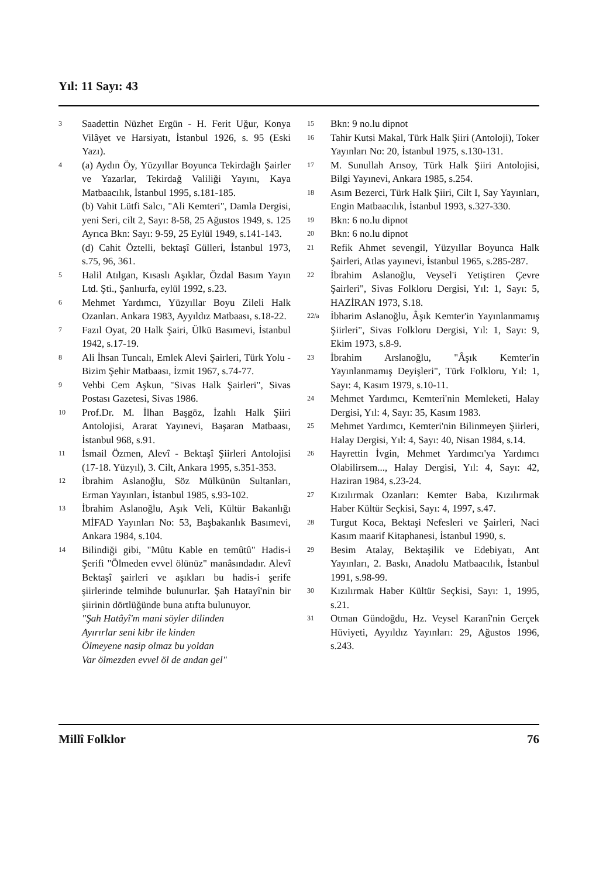Yıl: 11 Sayı: 43
3 Saadettin Nüzhet Ergün - H. Ferit Uğur, Konya Vilâyet ve Harsiyatı, İstanbul 1926, s. 95 (Eski Yazı).
4 (a) Aydın Öy, Yüzyıllar Boyunca Tekirdağlı Şairler ve Yazarlar, Tekirdağ Valiliği Yayını, Kaya Matbaacılık, İstanbul 1995, s.181-185.
(b) Vahit Lütfi Salcı, "Ali Kemteri", Damla Dergisi, yeni Seri, cilt 2, Sayı: 8-58, 25 Ağustos 1949, s. 125 Ayrıca Bkn: Sayı: 9-59, 25 Eylül 1949, s.141-143.
(d) Cahit Öztelli, bektaşî Gülleri, İstanbul 1973, s.75, 96, 361.
5 Halil Atılgan, Kısaslı Aşıklar, Özdal Basım Yayın Ltd. Şti., Şanlıurfa, eylül 1992, s.23.
6 Mehmet Yardımcı, Yüzyıllar Boyu Zileli Halk Ozanları. Ankara 1983, Ayyıldız Matbaası, s.18-22.
7 Fazıl Oyat, 20 Halk Şairi, Ülkü Basımevi, İstanbul 1942, s.17-19.
8 Ali İhsan Tuncalı, Emlek Alevi Şairleri, Türk Yolu - Bizim Şehir Matbaası, İzmit 1967, s.74-77.
9 Vehbi Cem Aşkun, "Sivas Halk Şairleri", Sivas Postası Gazetesi, Sivas 1986.
10 Prof.Dr. M. İlhan Başgöz, İzahlı Halk Şiiri Antolojisi, Ararat Yayınevi, Başaran Matbaası, İstanbul 968, s.91.
11 İsmail Özmen, Alevî - Bektaşî Şiirleri Antolojisi (17-18. Yüzyıl), 3. Cilt, Ankara 1995, s.351-353.
12 İbrahim Aslanoğlu, Söz Mülkünün Sultanları, Erman Yayınları, İstanbul 1985, s.93-102.
13 İbrahim Aslanoğlu, Aşık Veli, Kültür Bakanlığı MİFAD Yayınları No: 53, Başbakanlık Basımevi, Ankara 1984, s.104.
14 Bilindiği gibi, "Mûtu Kable en temûtû" Hadis-i Şerifi "Ölmeden evvel ölünüz" manâsındadır. Alevî Bektaşî şairleri ve aşıkları bu hadis-i şerife şiirlerinde telmihde bulunurlar. Şah Hatayî'nin bir şiirinin dörtlüğünde buna atıfta bulunuyor.
"Şah Hatâyî'm mani söyler dilinden
Ayırırlar seni kibr ile kinden
Ölmeyene nasip olmaz bu yoldan
Var ölmezden evvel öl de andan gel"
15 Bkn: 9 no.lu dipnot
16 Tahir Kutsi Makal, Türk Halk Şiiri (Antoloji), Toker Yayınları No: 20, İstanbul 1975, s.130-131.
17 M. Sunullah Arısoy, Türk Halk Şiiri Antolojisi, Bilgi Yayınevi, Ankara 1985, s.254.
18 Asım Bezerci, Türk Halk Şiiri, Cilt I, Say Yayınları, Engin Matbaacılık, İstanbul 1993, s.327-330.
19 Bkn: 6 no.lu dipnot
20 Bkn: 6 no.lu dipnot
21 Refik Ahmet sevengil, Yüzyıllar Boyunca Halk Şairleri, Atlas yayınevi, İstanbul 1965, s.285-287.
22 İbrahim Aslanoğlu, Veysel'i Yetiştiren Çevre Şairleri", Sivas Folkloru Dergisi, Yıl: 1, Sayı: 5, HAZİRAN 1973, S.18.
22/a İbharim Aslanoğlu, Âşık Kemter'in Yayınlanmamış Şiirleri", Sivas Folkloru Dergisi, Yıl: 1, Sayı: 9, Ekim 1973, s.8-9.
23 İbrahim Arslanoğlu, "Âşık Kemter'in Yayınlanmamış Deyişleri", Türk Folkloru, Yıl: 1, Sayı: 4, Kasım 1979, s.10-11.
24 Mehmet Yardımcı, Kemteri'nin Memleketi, Halay Dergisi, Yıl: 4, Sayı: 35, Kasım 1983.
25 Mehmet Yardımcı, Kemteri'nin Bilinmeyen Şiirleri, Halay Dergisi, Yıl: 4, Sayı: 40, Nisan 1984, s.14.
26 Hayrettin İvgin, Mehmet Yardımcı'ya Yardımcı Olabilirsem..., Halay Dergisi, Yıl: 4, Sayı: 42, Haziran 1984, s.23-24.
27 Kızılırmak Ozanları: Kemter Baba, Kızılırmak Haber Kültür Seçkisi, Sayı: 4, 1997, s.47.
28 Turgut Koca, Bektaşi Nefesleri ve Şairleri, Naci Kasım maarif Kitaphanesi, İstanbul 1990, s.
29 Besim Atalay, Bektaşilik ve Edebiyatı, Ant Yayınları, 2. Baskı, Anadolu Matbaacılık, İstanbul 1991, s.98-99.
30 Kızılırmak Haber Kültür Seçkisi, Sayı: 1, 1995, s.21.
31 Otman Gündoğdu, Hz. Veysel Karanî'nin Gerçek Hüviyeti, Ayyıldız Yayınları: 29, Ağustos 1996, s.243.
Millî Folklor 76